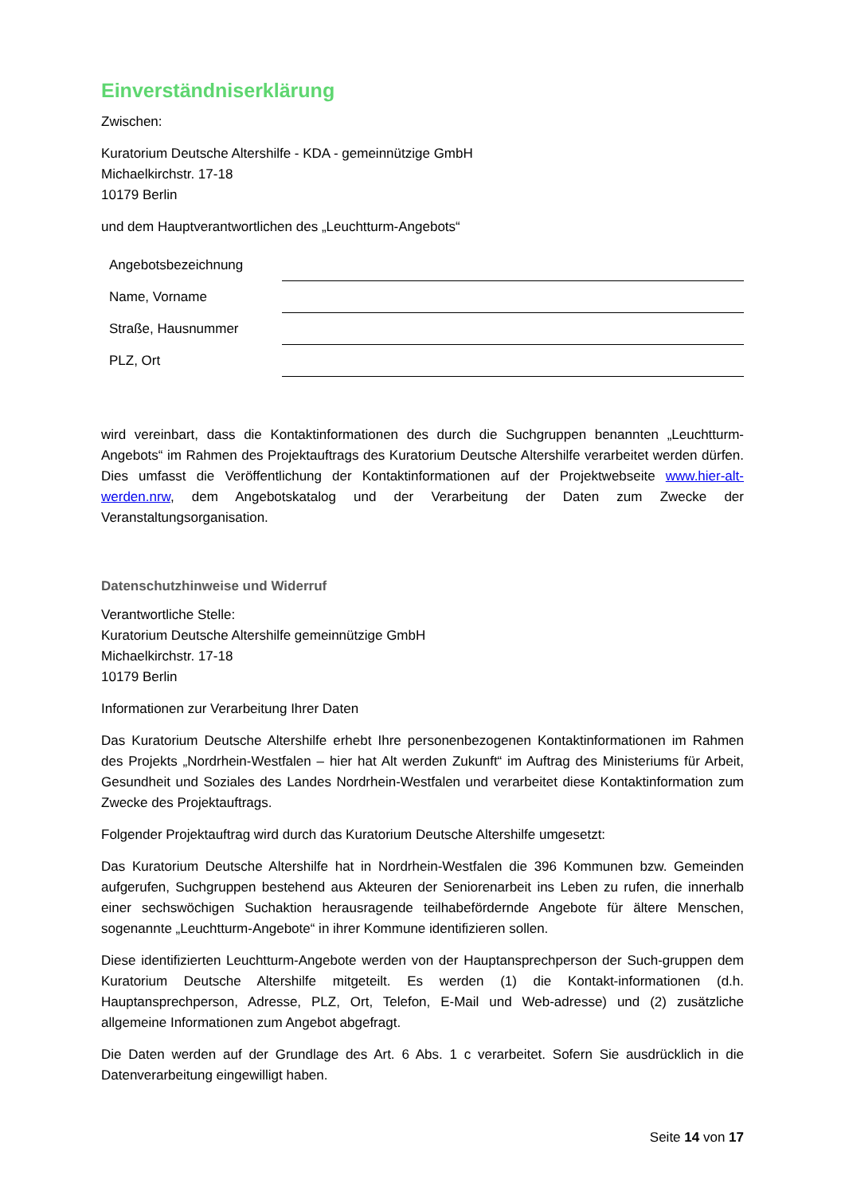Einverständniserklärung
Zwischen:
Kuratorium Deutsche Altershilfe - KDA - gemeinnützige GmbH
Michaelkirchstr. 17-18
10179 Berlin
und dem Hauptverantwortlichen des „Leuchtturm-Angebots“
| Angebotsbezeichnung | |
| Name, Vorname | |
| Straße, Hausnummer | |
| PLZ, Ort | |
wird vereinbart, dass die Kontaktinformationen des durch die Suchgruppen benannten „Leuchtturm-Angebots“ im Rahmen des Projektauftrags des Kuratorium Deutsche Altershilfe verarbeitet werden dürfen. Dies umfasst die Veröffentlichung der Kontaktinformationen auf der Projektwebseite www.hier-alt-werden.nrw, dem Angebotskatalog und der Verarbeitung der Daten zum Zwecke der Veranstaltungsorganisation.
Datenschutzhinweise und Widerruf
Verantwortliche Stelle:
Kuratorium Deutsche Altershilfe gemeinnützige GmbH
Michaelkirchstr. 17-18
10179 Berlin
Informationen zur Verarbeitung Ihrer Daten
Das Kuratorium Deutsche Altershilfe erhebt Ihre personenbezogenen Kontaktinformationen im Rahmen des Projekts „Nordrhein-Westfalen – hier hat Alt werden Zukunft“ im Auftrag des Ministeriums für Arbeit, Gesundheit und Soziales des Landes Nordrhein-Westfalen und verarbeitet diese Kontaktinformation zum Zwecke des Projektauftrags.
Folgender Projektauftrag wird durch das Kuratorium Deutsche Altershilfe umgesetzt:
Das Kuratorium Deutsche Altershilfe hat in Nordrhein-Westfalen die 396 Kommunen bzw. Gemeinden aufgerufen, Suchgruppen bestehend aus Akteuren der Seniorenarbeit ins Leben zu rufen, die innerhalb einer sechswöchigen Suchaktion herausragende teilhabefördernde Angebote für ältere Menschen, sogenannte „Leuchtturm-Angebote“ in ihrer Kommune identifizieren sollen.
Diese identifizierten Leuchtturm-Angebote werden von der Hauptansprechperson der Such-gruppen dem Kuratorium Deutsche Altershilfe mitgeteilt. Es werden (1) die Kontakt-informationen (d.h. Hauptansprechperson, Adresse, PLZ, Ort, Telefon, E-Mail und Web-adresse) und (2) zusätzliche allgemeine Informationen zum Angebot abgefragt.
Die Daten werden auf der Grundlage des Art. 6 Abs. 1 c verarbeitet. Sofern Sie ausdrücklich in die Datenverarbeitung eingewilligt haben.
Seite 14 von 17